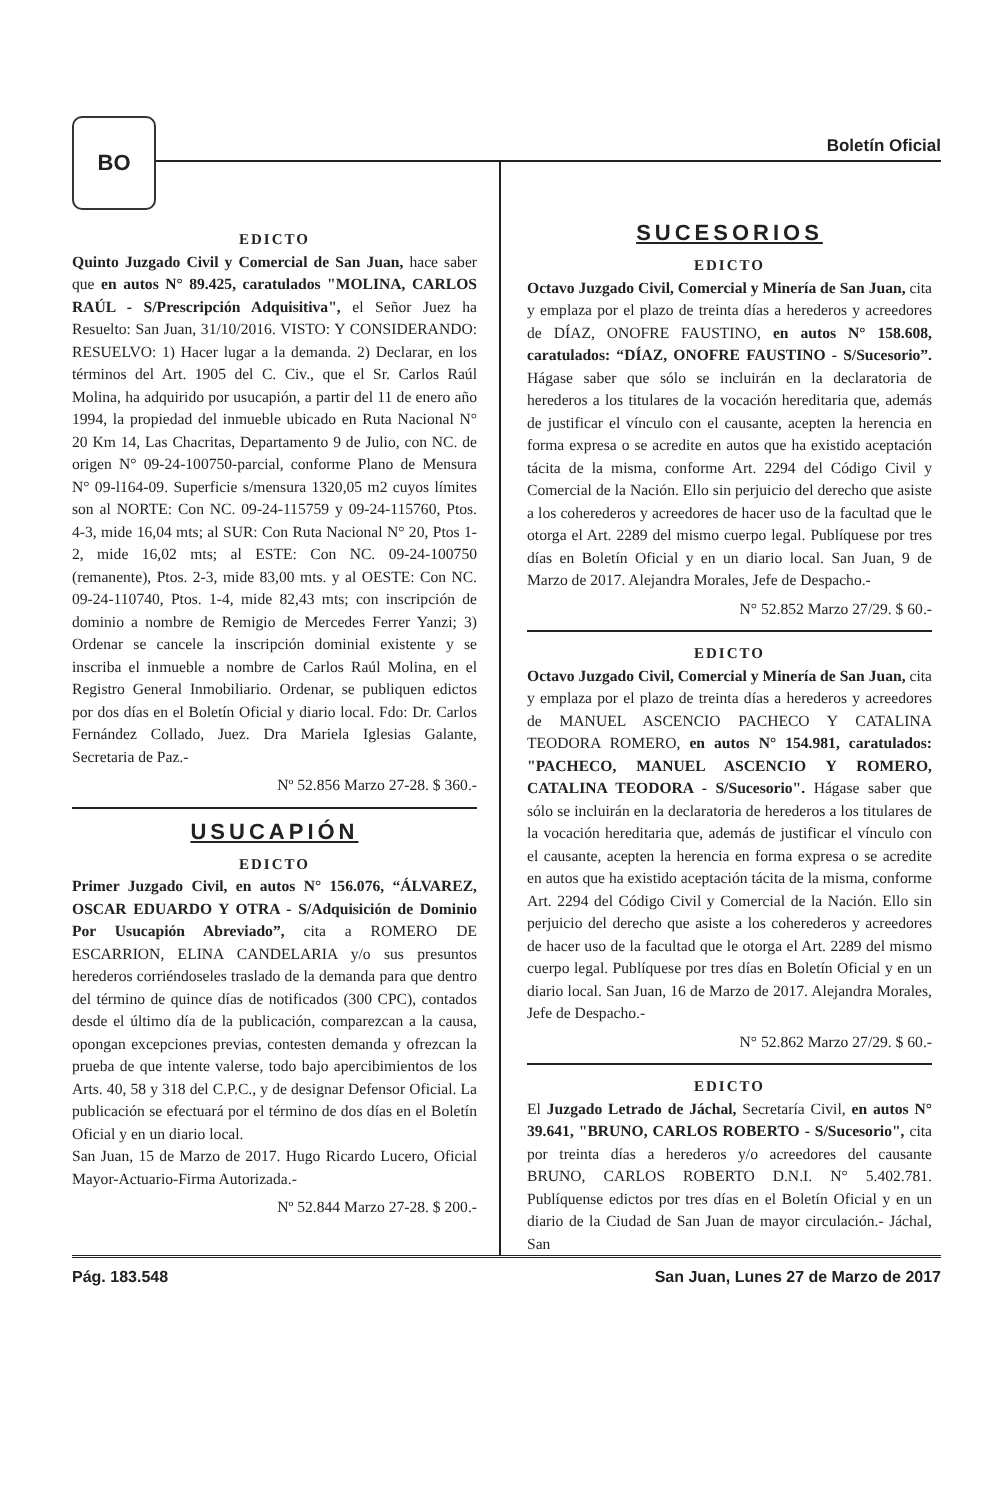BO
Boletín Oficial
EDICTO
Quinto Juzgado Civil y Comercial de San Juan, hace saber que en autos N° 89.425, caratulados "MOLINA, CARLOS RAÚL - S/Prescripción Adquisitiva", el Señor Juez ha Resuelto: San Juan, 31/10/2016. VISTO: Y CONSIDERANDO: RESUELVO: 1) Hacer lugar a la demanda. 2) Declarar, en los términos del Art. 1905 del C. Civ., que el Sr. Carlos Raúl Molina, ha adquirido por usucapión, a partir del 11 de enero año 1994, la propiedad del inmueble ubicado en Ruta Nacional N° 20 Km 14, Las Chacritas, Departamento 9 de Julio, con NC. de origen N° 09-24-100750-parcial, conforme Plano de Mensura N° 09-l164-09. Superficie s/mensura 1320,05 m2 cuyos límites son al NORTE: Con NC. 09-24-115759 y 09-24-115760, Ptos. 4-3, mide 16,04 mts; al SUR: Con Ruta Nacional N° 20, Ptos 1-2, mide 16,02 mts; al ESTE: Con NC. 09-24-100750 (remanente), Ptos. 2-3, mide 83,00 mts. y al OESTE: Con NC. 09-24-110740, Ptos. 1-4, mide 82,43 mts; con inscripción de dominio a nombre de Remigio de Mercedes Ferrer Yanzi; 3) Ordenar se cancele la inscripción dominial existente y se inscriba el inmueble a nombre de Carlos Raúl Molina, en el Registro General Inmobiliario. Ordenar, se publiquen edictos por dos días en el Boletín Oficial y diario local. Fdo: Dr. Carlos Fernández Collado, Juez. Dra Mariela Iglesias Galante, Secretaria de Paz.-
Nº 52.856 Marzo 27-28. $ 360.-
USUCAPIÓN
EDICTO
Primer Juzgado Civil, en autos N° 156.076, “ÁLVAREZ, OSCAR EDUARDO Y OTRA - S/Adquisición de Dominio Por Usucapión Abreviado”, cita a ROMERO DE ESCARRION, ELINA CANDELARIA y/o sus presuntos herederos corriéndoseles traslado de la demanda para que dentro del término de quince días de notificados (300 CPC), contados desde el último día de la publicación, comparezcan a la causa, opongan excepciones previas, contesten demanda y ofrezcan la prueba de que intente valerse, todo bajo apercibimientos de los Arts. 40, 58 y 318 del C.P.C., y de designar Defensor Oficial. La publicación se efectuará por el término de dos días en el Boletín Oficial y en un diario local.
San Juan, 15 de Marzo de 2017. Hugo Ricardo Lucero, Oficial Mayor-Actuario-Firma Autorizada.-
Nº 52.844 Marzo 27-28. $ 200.-
SUCESORIOS
EDICTO
Octavo Juzgado Civil, Comercial y Minería de San Juan, cita y emplaza por el plazo de treinta días a herederos y acreedores de DÍAZ, ONOFRE FAUSTINO, en autos N° 158.608, caratulados: “DÍAZ, ONOFRE FAUSTINO - S/Sucesorio”. Hágase saber que sólo se incluirán en la declaratoria de herederos a los titulares de la vocación hereditaria que, además de justificar el vínculo con el causante, acepten la herencia en forma expresa o se acredite en autos que ha existido aceptación tácita de la misma, conforme Art. 2294 del Código Civil y Comercial de la Nación. Ello sin perjuicio del derecho que asiste a los coherederos y acreedores de hacer uso de la facultad que le otorga el Art. 2289 del mismo cuerpo legal. Publíquese por tres días en Boletín Oficial y en un diario local. San Juan, 9 de Marzo de 2017. Alejandra Morales, Jefe de Despacho.-
N° 52.852 Marzo 27/29. $ 60.-
EDICTO
Octavo Juzgado Civil, Comercial y Minería de San Juan, cita y emplaza por el plazo de treinta días a herederos y acreedores de MANUEL ASCENCIO PACHECO Y CATALINA TEODORA ROMERO, en autos N° 154.981, caratulados: "PACHECO, MANUEL ASCENCIO Y ROMERO, CATALINA TEODORA - S/Sucesorio". Hágase saber que sólo se incluirán en la declaratoria de herederos a los titulares de la vocación hereditaria que, además de justificar el vínculo con el causante, acepten la herencia en forma expresa o se acredite en autos que ha existido aceptación tácita de la misma, conforme Art. 2294 del Código Civil y Comercial de la Nación. Ello sin perjuicio del derecho que asiste a los coherederos y acreedores de hacer uso de la facultad que le otorga el Art. 2289 del mismo cuerpo legal. Publíquese por tres días en Boletín Oficial y en un diario local. San Juan, 16 de Marzo de 2017. Alejandra Morales, Jefe de Despacho.-
N° 52.862 Marzo 27/29. $ 60.-
EDICTO
El Juzgado Letrado de Jáchal, Secretaría Civil, en autos N° 39.641, "BRUNO, CARLOS ROBERTO - S/Sucesorio", cita por treinta días a herederos y/o acreedores del causante BRUNO, CARLOS ROBERTO D.N.I. N° 5.402.781. Publíquense edictos por tres días en el Boletín Oficial y en un diario de la Ciudad de San Juan de mayor circulación.- Jáchal, San
Pág. 183.548 San Juan, Lunes 27 de Marzo de 2017